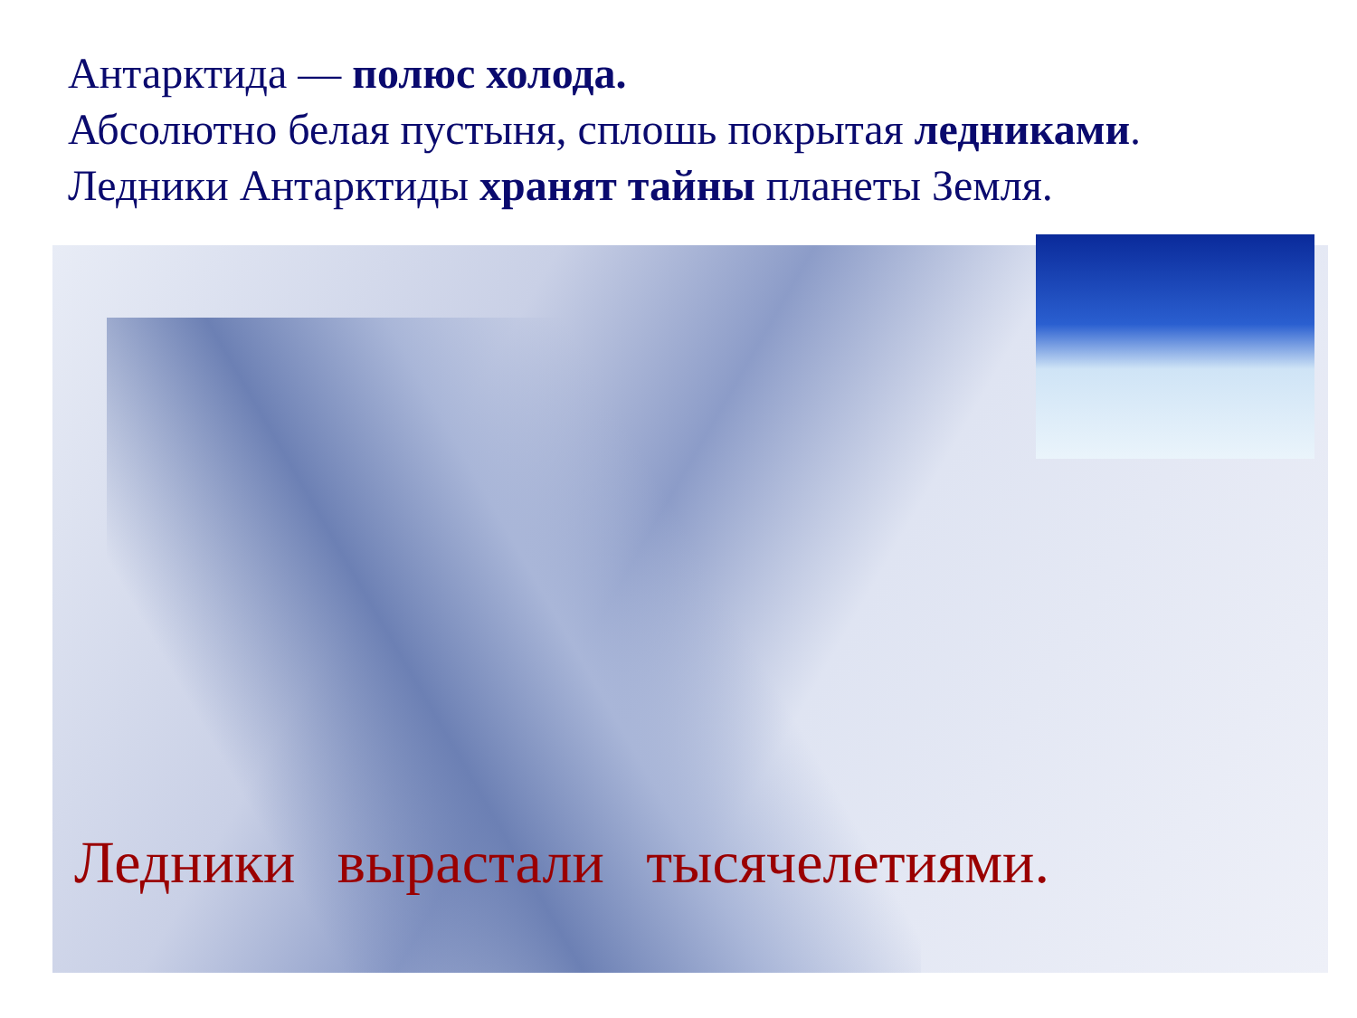Антарктида — полюс холода.
Абсолютно белая пустыня, сплошь покрытая ледниками.
Ледники Антарктиды хранят тайны планеты Земля.
Ледники вырастали тысячелетиями.